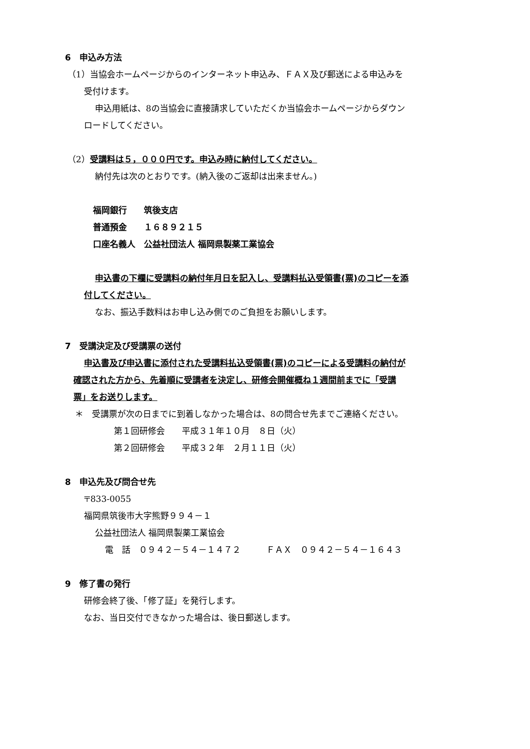6　申込み方法
（1）当協会ホームページからのインターネット申込み、ＦＡＸ及び郵送による申込みを
受付けます。
申込用紙は、8の当協会に直接請求していただくか当協会ホームページからダウン
ロードしてください。
（2）受講料は５，０００円です。申込み時に納付してください。
納付先は次のとおりです。(納入後のご返却は出来ません。)
福岡銀行　　筑後支店
普通預金　　１６８９２１５
口座名義人　公益社団法人 福岡県製薬工業協会
申込書の下欄に受講料の納付年月日を記入し、受講料払込受領書(票)のコピーを添
付してください。
なお、振込手数料はお申し込み側でのご負担をお願いします。
7　受講決定及び受講票の送付
申込書及び申込書に添付された受講料払込受領書(票)のコピーによる受講料の納付が
確認された方から、先着順に受講者を決定し、研修会開催概ね１週間前までに「受講
票」をお送りします。
＊　受講票が次の日までに到着しなかった場合は、8の問合せ先までご連絡ください。
第１回研修会　　平成３１年１０月　８日（火）
第２回研修会　　平成３２年　２月１１日（火）
8　申込先及び問合せ先
〒833-0055
福岡県筑後市大字熊野９９４－１
公益社団法人 福岡県製薬工業協会
電　話　０９４２－５４－１４７２　　　ＦＡＸ　０９４２－５４－１６４３
9　修了書の発行
研修会終了後、「修了証」を発行します。
なお、当日交付できなかった場合は、後日郵送します。